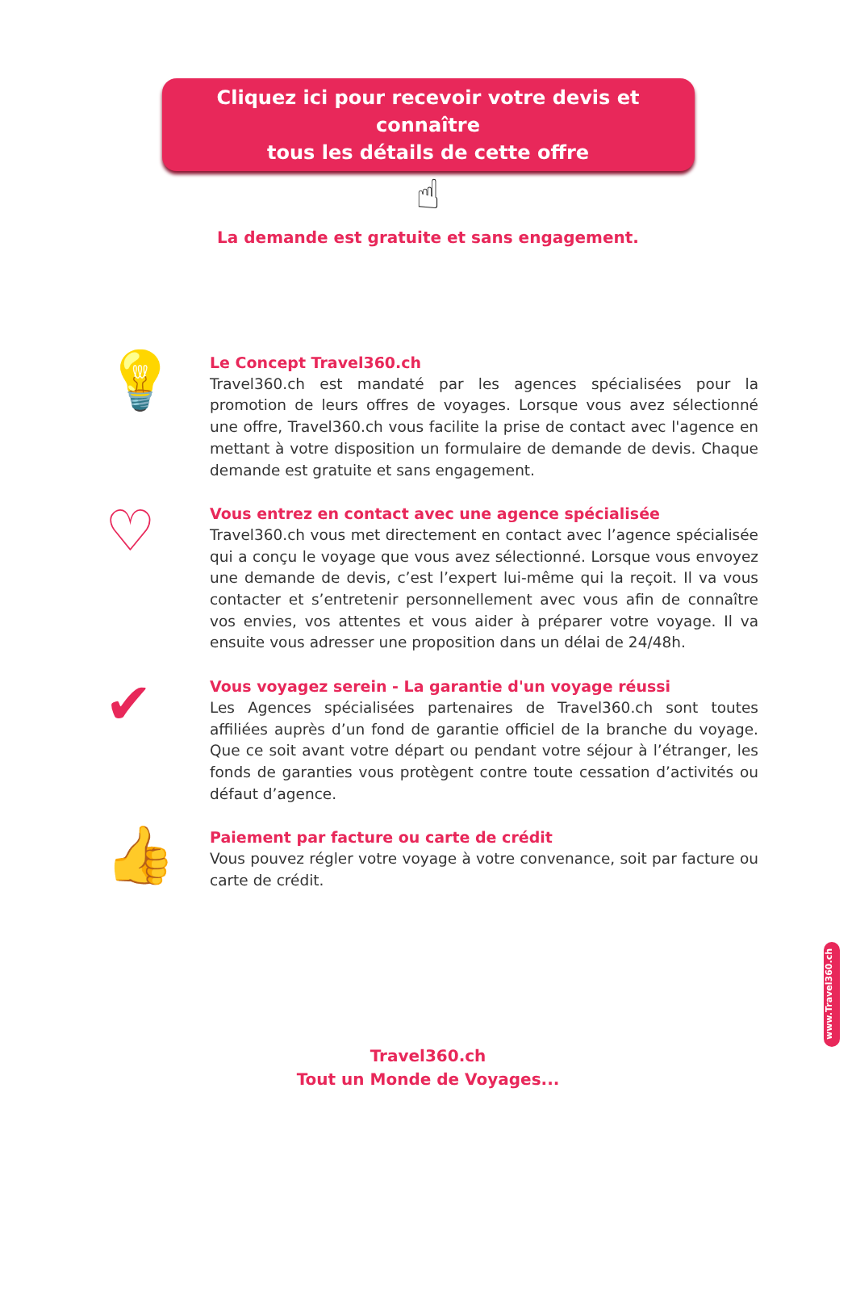Cliquez ici pour recevoir votre devis et connaître
tous les détails de cette offre
☝
La demande est gratuite et sans engagement.
💡
Le Concept Travel360.ch
Travel360.ch est mandaté par les agences spécialisées pour la promotion de leurs offres de voyages. Lorsque vous avez sélectionné une offre, Travel360.ch vous facilite la prise de contact avec l'agence en mettant à votre disposition un formulaire de demande de devis. Chaque demande est gratuite et sans engagement.
♡
Vous entrez en contact avec une agence spécialisée
Travel360.ch vous met directement en contact avec l’agence spécialisée qui a conçu le voyage que vous avez sélectionné. Lorsque vous envoyez une demande de devis, c’est l’expert lui-même qui la reçoit. Il va vous contacter et s’entretenir personnellement avec vous afin de connaître vos envies, vos attentes et vous aider à préparer votre voyage. Il va ensuite vous adresser une proposition dans un délai de 24/48h.
✔
Vous voyagez serein - La garantie d'un voyage réussi
Les Agences spécialisées partenaires de Travel360.ch sont toutes affiliées auprès d’un fond de garantie officiel de la branche du voyage. Que ce soit avant votre départ ou pendant votre séjour à l’étranger, les fonds de garanties vous protègent contre toute cessation d’activités ou défaut d’agence.
👍
Paiement par facture ou carte de crédit
Vous pouvez régler votre voyage à votre convenance, soit par facture ou carte de crédit.
Travel360.ch
Tout un Monde de Voyages...
www.Travel360.ch